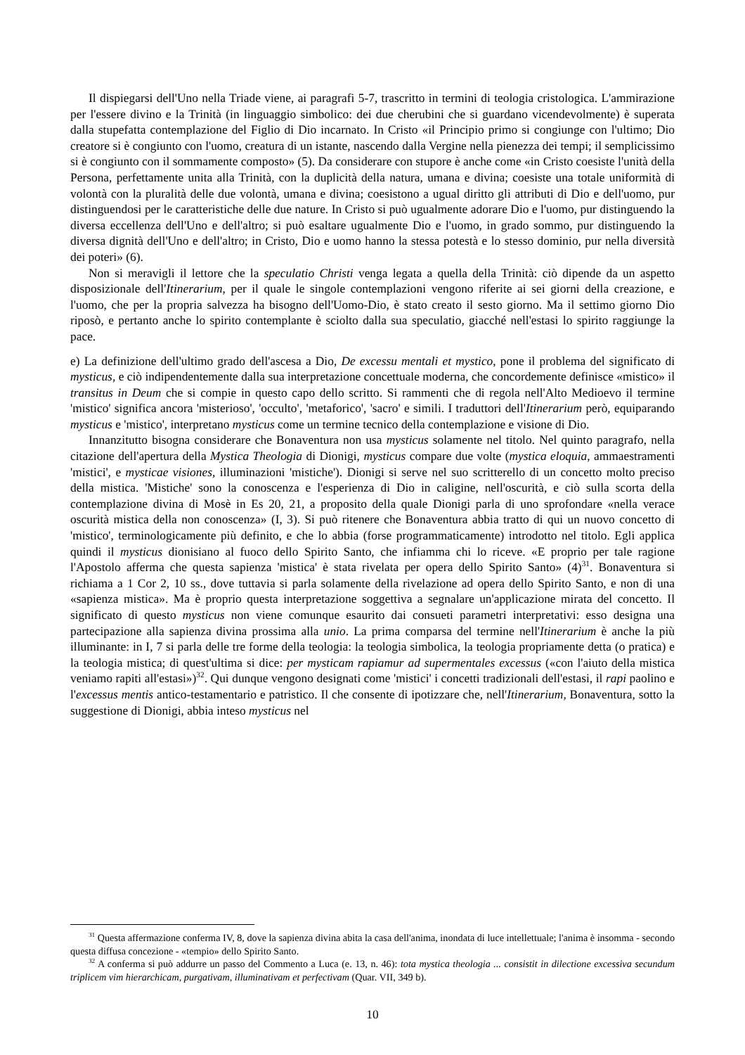Il dispiegarsi dell'Uno nella Triade viene, ai paragrafi 5-7, trascritto in termini di teologia cristologica. L'ammirazione per l'essere divino e la Trinità (in linguaggio simbolico: dei due cherubini che si guardano vicendevolmente) è superata dalla stupefatta contemplazione del Figlio di Dio incarnato. In Cristo «il Principio primo si congiunge con l'ultimo; Dio creatore si è congiunto con l'uomo, creatura di un istante, nascendo dalla Vergine nella pienezza dei tempi; il semplicissimo si è congiunto con il sommamente composto» (5). Da considerare con stupore è anche come «in Cristo coesiste l'unità della Persona, perfettamente unita alla Trinità, con la duplicità della natura, umana e divina; coesiste una totale uniformità di volontà con la pluralità delle due volontà, umana e divina; coesistono a ugual diritto gli attributi di Dio e dell'uomo, pur distinguendosi per le caratteristiche delle due nature. In Cristo si può ugualmente adorare Dio e l'uomo, pur distinguendo la diversa eccellenza dell'Uno e dell'altro; si può esaltare ugualmente Dio e l'uomo, in grado sommo, pur distinguendo la diversa dignità dell'Uno e dell'altro; in Cristo, Dio e uomo hanno la stessa potestà e lo stesso dominio, pur nella diversità dei poteri» (6).
Non si meravigli il lettore che la speculatio Christi venga legata a quella della Trinità: ciò dipende da un aspetto disposizionale dell'Itinerarium, per il quale le singole contemplazioni vengono riferite ai sei giorni della creazione, e l'uomo, che per la propria salvezza ha bisogno dell'Uomo-Dio, è stato creato il sesto giorno. Ma il settimo giorno Dio riposò, e pertanto anche lo spirito contemplante è sciolto dalla sua speculatio, giacché nell'estasi lo spirito raggiunge la pace.
e) La definizione dell'ultimo grado dell'ascesa a Dio, De excessu mentali et mystico, pone il problema del significato di mysticus, e ciò indipendentemente dalla sua interpretazione concettuale moderna, che concordemente definisce «mistico» il transitus in Deum che si compie in questo capo dello scritto. Si rammenti che di regola nell'Alto Medioevo il termine 'mistico' significa ancora 'misterioso', 'occulto', 'metaforico', 'sacro' e simili. I traduttori dell'Itinerarium però, equiparando mysticus e 'mistico', interpretano mysticus come un termine tecnico della contemplazione e visione di Dio.
Innanzitutto bisogna considerare che Bonaventura non usa mysticus solamente nel titolo. Nel quinto paragrafo, nella citazione dell'apertura della Mystica Theologia di Dionigi, mysticus compare due volte (mystica eloquia, ammaestramenti 'mistici', e mysticae visiones, illuminazioni 'mistiche'). Dionigi si serve nel suo scritterello di un concetto molto preciso della mistica. 'Mistiche' sono la conoscenza e l'esperienza di Dio in caligine, nell'oscurità, e ciò sulla scorta della contemplazione divina di Mosè in Es 20, 21, a proposito della quale Dionigi parla di uno sprofondare «nella verace oscurità mistica della non conoscenza» (I, 3). Si può ritenere che Bonaventura abbia tratto di qui un nuovo concetto di 'mistico', terminologicamente più definito, e che lo abbia (forse programmaticamente) introdotto nel titolo. Egli applica quindi il mysticus dionisiano al fuoco dello Spirito Santo, che infiamma chi lo riceve. «E proprio per tale ragione l'Apostolo afferma che questa sapienza 'mistica' è stata rivelata per opera dello Spirito Santo» (4)<sup>31</sup>. Bonaventura si richiama a 1 Cor 2, 10 ss., dove tuttavia si parla solamente della rivelazione ad opera dello Spirito Santo, e non di una «sapienza mistica». Ma è proprio questa interpretazione soggettiva a segnalare un'applicazione mirata del concetto. Il significato di questo mysticus non viene comunque esaurito dai consueti parametri interpretativi: esso designa una partecipazione alla sapienza divina prossima alla unio. La prima comparsa del termine nell'Itinerarium è anche la più illuminante: in I, 7 si parla delle tre forme della teologia: la teologia simbolica, la teologia propriamente detta (o pratica) e la teologia mistica; di quest'ultima si dice: per mysticam rapiamur ad supermentales excessus («con l'aiuto della mistica veniamo rapiti all'estasi»)<sup>32</sup>. Qui dunque vengono designati come 'mistici' i concetti tradizionali dell'estasi, il rapi paolino e l'excessus mentis antico-testamentario e patristico. Il che consente di ipotizzare che, nell'Itinerarium, Bonaventura, sotto la suggestione di Dionigi, abbia inteso mysticus nel
<sup>31</sup> Questa affermazione conferma IV, 8, dove la sapienza divina abita la casa dell'anima, inondata di luce intellettuale; l'anima è insomma - secondo questa diffusa concezione - «tempio» dello Spirito Santo.
<sup>32</sup> A conferma si può addurre un passo del Commento a Luca (e. 13, n. 46): tota mystica theologia ... consistit in dilectione excessiva secundum triplicem vim hierarchicam, purgativam, illuminativam et perfectivam (Quar. VII, 349 b).
10